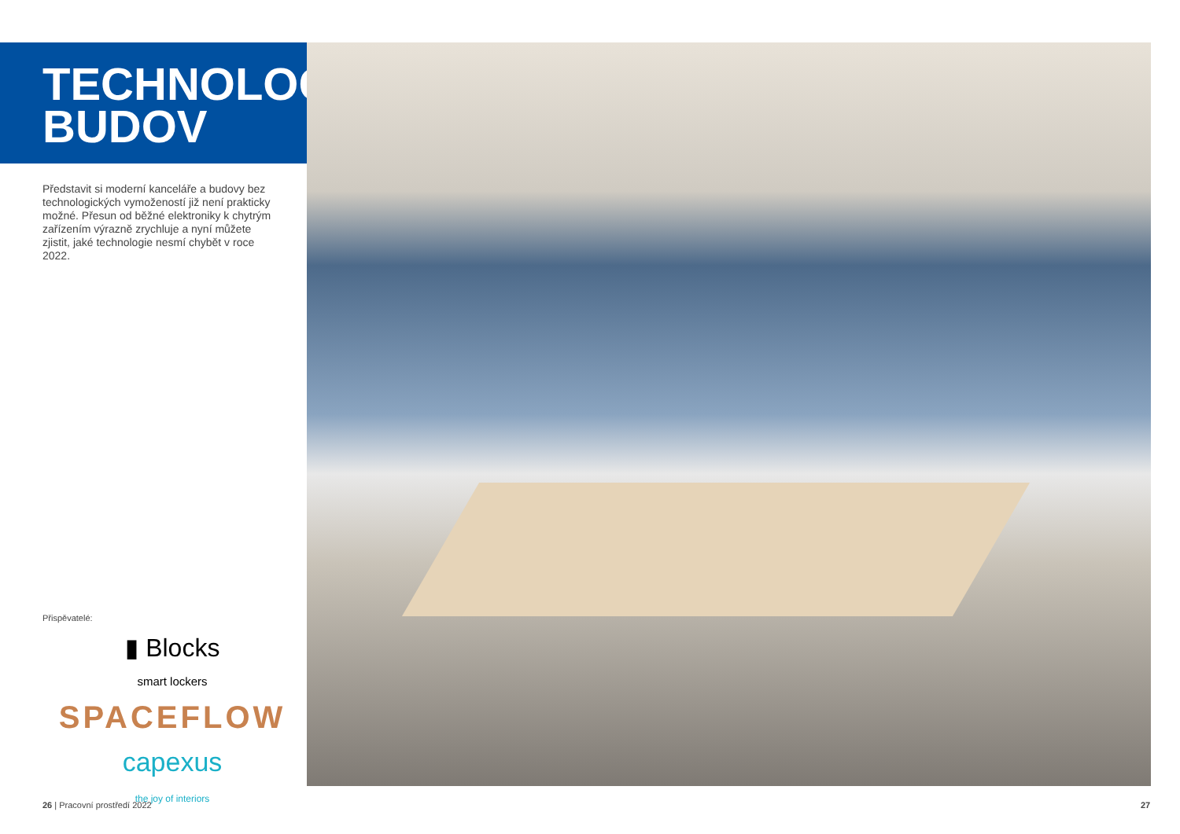TECHNOLOGIE
BUDOV
Představit si moderní kanceláře a budovy bez technologických vymožeností již není prakticky možné. Přesun od běžné elektroniky k chytrým zařízením výrazně zrychluje a nyní můžete zjistit, jaké technologie nesmí chybět v roce 2022.
Přispěvatelé:
▮ Blocks
smart lockers
SPACEFLOW
capexus
the joy of interiors
26 | Pracovní prostředí 2022 27